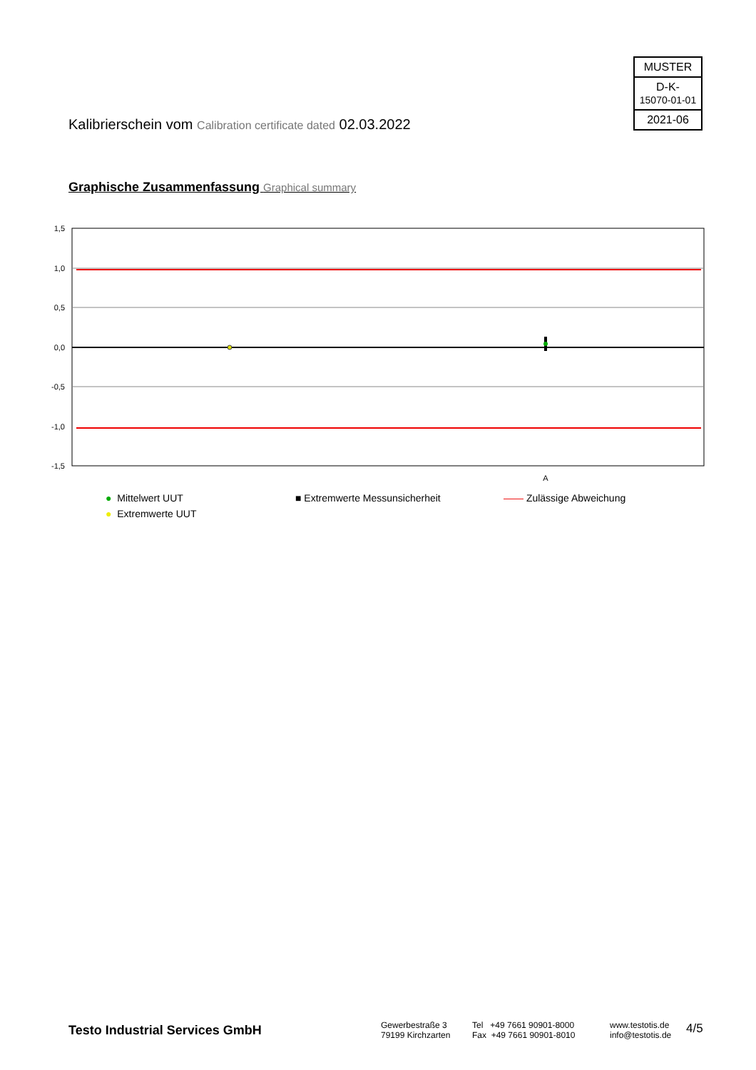MUSTER
D-K-
15070-01-01
2021-06
Kalibrierschein vom Calibration certificate dated 02.03.2022
Graphische Zusammenfassung Graphical summary
1,5
1,0
0,5
0,0
-0,5
-1,0
-1,5
A
● Mittelwert UUT
● Extremwerte UUT
■ Extremwerte Messunsicherheit —— Zulässige Abweichung
Testo Industrial Services GmbH
Gewerbestraße 3
79199 Kirchzarten
Tel +49 7661 90901-8000
Fax +49 7661 90901-8010
www.testotis.de
info@testotis.de
4/5